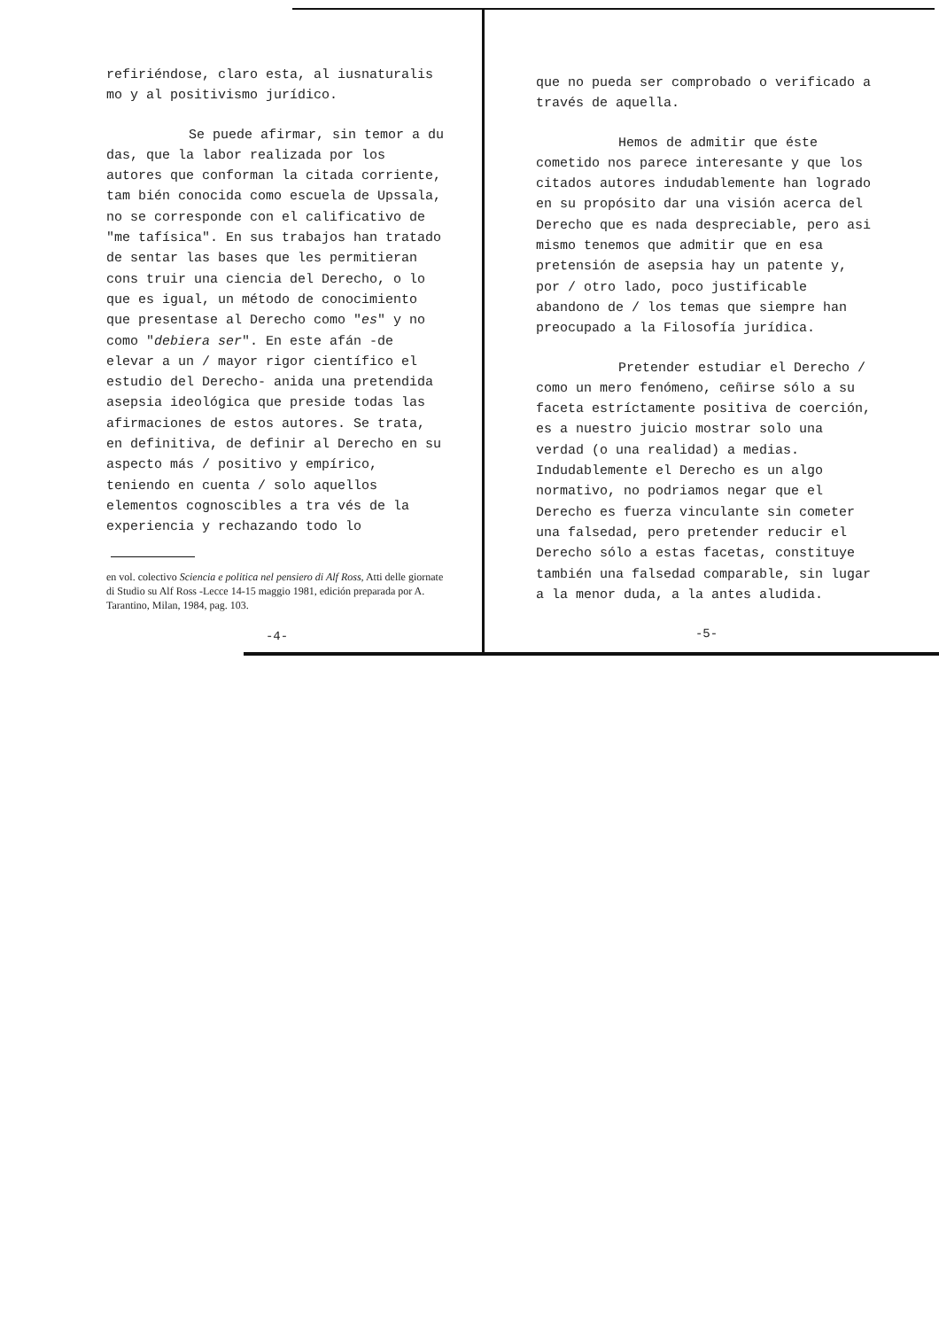refiriéndose, claro esta, al iusnaturalis mo y al positivismo jurídico.
Se puede afirmar, sin temor a du das, que la labor realizada por los autores que conforman la citada corriente, tam bién conocida como escuela de Upssala, no se corresponde con el calificativo de "me tafísica". En sus trabajos han tratado de sentar las bases que les permitieran cons truir una ciencia del Derecho, o lo que es igual, un método de conocimiento que presentase al Derecho como "es" y no como "debiera ser". En este afán -de elevar a un / mayor rigor científico el estudio del Derecho- anida una pretendida asepsia ideológica que preside todas las afirmaciones de estos autores. Se trata, en definitiva, de definir al Derecho en su aspecto más / positivo y empírico, teniendo en cuenta / solo aquellos elementos cognoscibles a tra vés de la experiencia y rechazando todo lo
en vol. colectivo Sciencia e politica nel pensiero di Alf Ross, Atti delle giornate di Studio su Alf Ross -Lecce 14-15 maggio 1981, edición preparada por A. Tarantino, Milan, 1984, pag. 103.
-4-
que no pueda ser comprobado o verificado a través de aquella.
Hemos de admitir que éste cometido nos parece interesante y que los citados autores indudablemente han logrado en su propósito dar una visión acerca del Derecho que es nada despreciable, pero asi mismo tenemos que admitir que en esa pretensión de asepsia hay un patente y, por / otro lado, poco justificable abandono de / los temas que siempre han preocupado a la Filosofía jurídica.
Pretender estudiar el Derecho / como un mero fenómeno, ceñirse sólo a su faceta estríctamente positiva de coerción, es a nuestro juicio mostrar solo una verdad (o una realidad) a medias. Indudablemente el Derecho es un algo normativo, no podriamos negar que el Derecho es fuerza vinculante sin cometer una falsedad, pero pretender reducir el Derecho sólo a estas facetas, constituye también una falsedad comparable, sin lugar a la menor duda, a la antes aludida.
-5-